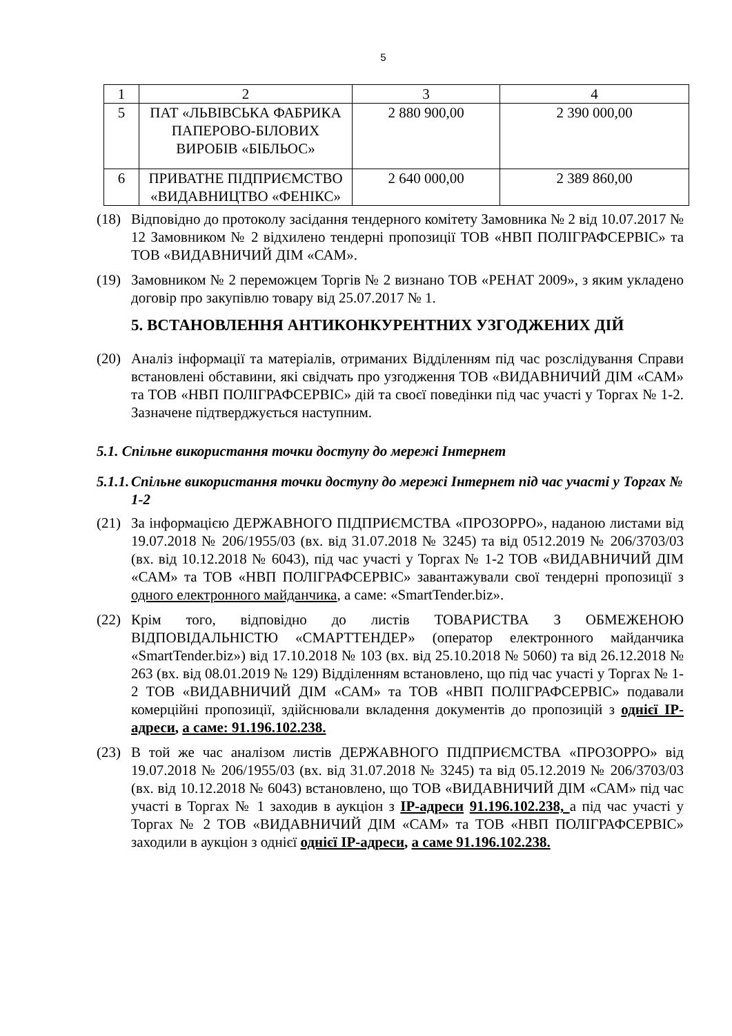5
| 1 | 2 | 3 | 4 |
| 5 | ПАТ «ЛЬВІВСЬКА ФАБРИКА ПАПЕРОВО-БІЛОВИХ ВИРОБІВ «БІБЛЬОС» | 2 880 900,00 | 2 390 000,00 |
| 6 | ПРИВАТНЕ ПІДПРИЄМСТВО «ВИДАВНИЦТВО «ФЕНІКС» | 2 640 000,00 | 2 389 860,00 |
(18) Відповідно до протоколу засідання тендерного комітету Замовника № 2 від 10.07.2017 № 12 Замовником № 2 відхилено тендерні пропозиції ТОВ «НВП ПОЛІГРАФСЕРВІС» та ТОВ «ВИДАВНИЧИЙ ДІМ «САМ».
(19) Замовником № 2 переможцем Торгів № 2 визнано ТОВ «РЕНАТ 2009», з яким укладено договір про закупівлю товару від 25.07.2017 № 1.
5. ВСТАНОВЛЕННЯ АНТИКОНКУРЕНТНИХ УЗГОДЖЕНИХ ДІЙ
(20) Аналіз інформації та матеріалів, отриманих Відділенням під час розслідування Справи встановлені обставини, які свідчать про узгодження ТОВ «ВИДАВНИЧИЙ ДІМ «САМ» та ТОВ «НВП ПОЛІГРАФСЕРВІС» дій та своєї поведінки під час участі у Торгах № 1-2. Зазначене підтверджується наступним.
5.1. Спільне використання точки доступу до мережі Інтернет
5.1.1. Спільне використання точки доступу до мережі Інтернет під час участі у Торгах № 1-2
(21) За інформацією ДЕРЖАВНОГО ПІДПРИЄМСТВА «ПРОЗОРРО», наданою листами від 19.07.2018 № 206/1955/03 (вх. від 31.07.2018 № 3245) та від 0512.2019 № 206/3703/03 (вх. від 10.12.2018 № 6043), під час участі у Торгах № 1-2 ТОВ «ВИДАВНИЧИЙ ДІМ «САМ» та ТОВ «НВП ПОЛІГРАФСЕРВІС» завантажували свої тендерні пропозиції з одного електронного майданчика, а саме: «SmartTender.biz».
(22) Крім того, відповідно до листів ТОВАРИСТВА З ОБМЕЖЕНОЮ ВІДПОВІДАЛЬНІСТЮ «СМАРТТЕНДЕР» (оператор електронного майданчика «SmartTender.biz») від 17.10.2018 № 103 (вх. від 25.10.2018 № 5060) та від 26.12.2018 № 263 (вх. від 08.01.2019 № 129) Відділенням встановлено, що під час участі у Торгах № 1-2 ТОВ «ВИДАВНИЧИЙ ДІМ «САМ» та ТОВ «НВП ПОЛІГРАФСЕРВІС» подавали комерційні пропозиції, здійснювали вкладення документів до пропозицій з однієї IP-адреси, а саме: 91.196.102.238.
(23) В той же час аналізом листів ДЕРЖАВНОГО ПІДПРИЄМСТВА «ПРОЗОРРО» від 19.07.2018 № 206/1955/03 (вх. від 31.07.2018 № 3245) та від 05.12.2019 № 206/3703/03 (вх. від 10.12.2018 № 6043) встановлено, що ТОВ «ВИДАВНИЧИЙ ДІМ «САМ» під час участі в Торгах № 1 заходив в аукціон з IP-адреси 91.196.102.238, а під час участі у Торгах № 2 ТОВ «ВИДАВНИЧИЙ ДІМ «САМ» та ТОВ «НВП ПОЛІГРАФСЕРВІС» заходили в аукціон з однієї однієї IP-адреси, а саме 91.196.102.238.